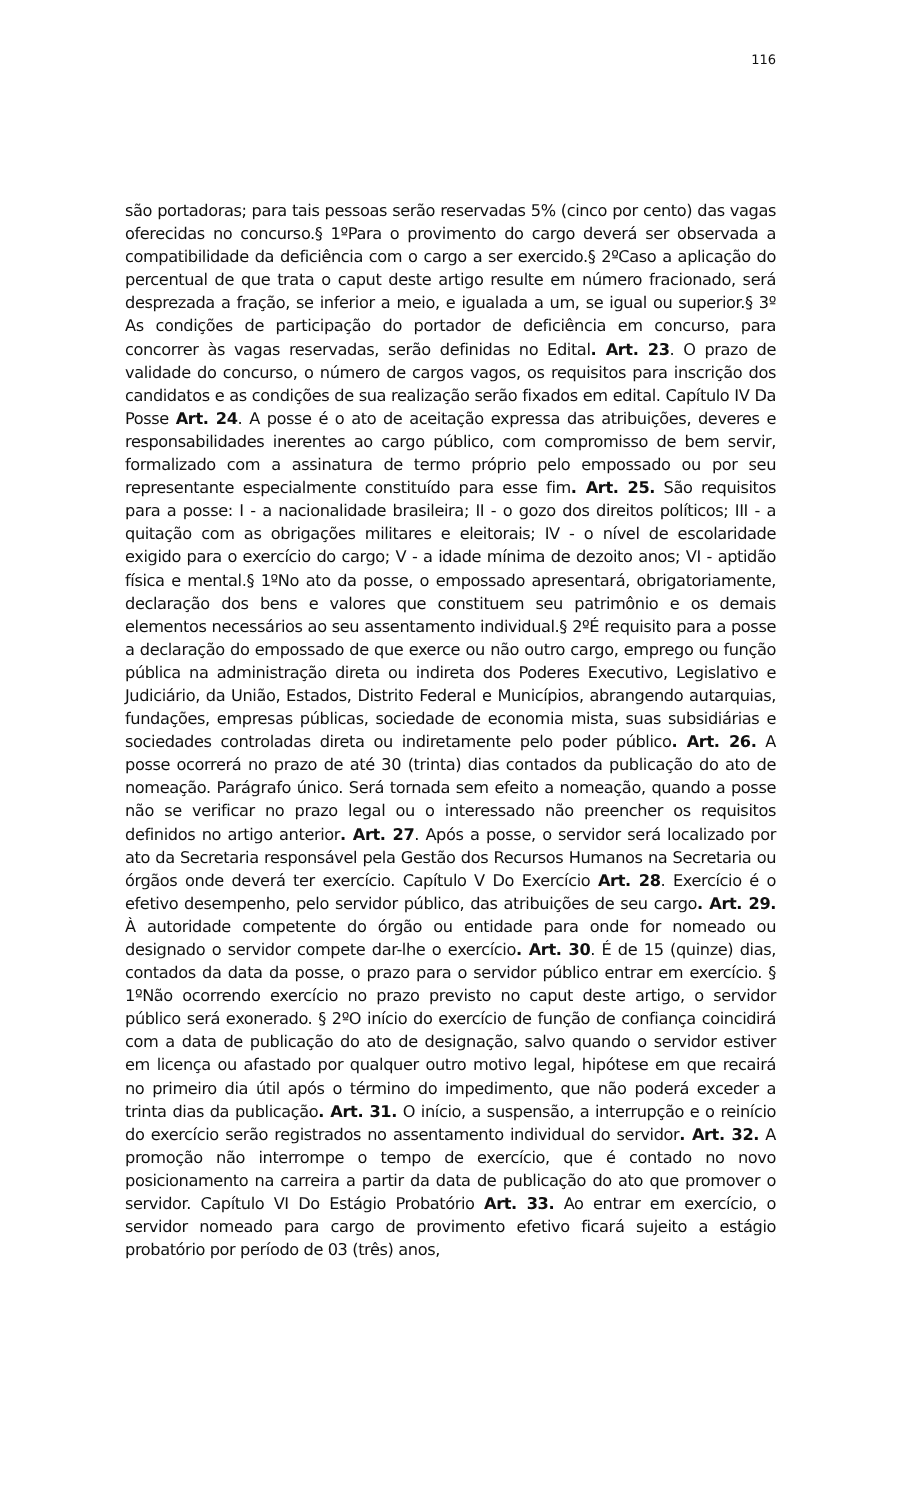116
são portadoras; para tais pessoas serão reservadas 5% (cinco por cento) das vagas oferecidas no concurso.§ 1ºPara o provimento do cargo deverá ser observada a compatibilidade da deficiência com o cargo a ser exercido.§ 2ºCaso a aplicação do percentual de que trata o caput deste artigo resulte em número fracionado, será desprezada a fração, se inferior a meio, e igualada a um, se igual ou superior.§ 3º As condições de participação do portador de deficiência em concurso, para concorrer às vagas reservadas, serão definidas no Edital. Art. 23. O prazo de validade do concurso, o número de cargos vagos, os requisitos para inscrição dos candidatos e as condições de sua realização serão fixados em edital. Capítulo IV Da Posse Art. 24. A posse é o ato de aceitação expressa das atribuições, deveres e responsabilidades inerentes ao cargo público, com compromisso de bem servir, formalizado com a assinatura de termo próprio pelo empossado ou por seu representante especialmente constituído para esse fim. Art. 25. São requisitos para a posse: I - a nacionalidade brasileira; II - o gozo dos direitos políticos; III - a quitação com as obrigações militares e eleitorais; IV - o nível de escolaridade exigido para o exercício do cargo; V - a idade mínima de dezoito anos; VI - aptidão física e mental.§ 1ºNo ato da posse, o empossado apresentará, obrigatoriamente, declaração dos bens e valores que constituem seu patrimônio e os demais elementos necessários ao seu assentamento individual.§ 2ºÉ requisito para a posse a declaração do empossado de que exerce ou não outro cargo, emprego ou função pública na administração direta ou indireta dos Poderes Executivo, Legislativo e Judiciário, da União, Estados, Distrito Federal e Municípios, abrangendo autarquias, fundações, empresas públicas, sociedade de economia mista, suas subsidiárias e sociedades controladas direta ou indiretamente pelo poder público. Art. 26. A posse ocorrerá no prazo de até 30 (trinta) dias contados da publicação do ato de nomeação. Parágrafo único. Será tornada sem efeito a nomeação, quando a posse não se verificar no prazo legal ou o interessado não preencher os requisitos definidos no artigo anterior. Art. 27. Após a posse, o servidor será localizado por ato da Secretaria responsável pela Gestão dos Recursos Humanos na Secretaria ou órgãos onde deverá ter exercício. Capítulo V Do Exercício Art. 28. Exercício é o efetivo desempenho, pelo servidor público, das atribuições de seu cargo. Art. 29. À autoridade competente do órgão ou entidade para onde for nomeado ou designado o servidor compete dar-lhe o exercício. Art. 30. É de 15 (quinze) dias, contados da data da posse, o prazo para o servidor público entrar em exercício. § 1ºNão ocorrendo exercício no prazo previsto no caput deste artigo, o servidor público será exonerado. § 2ºO início do exercício de função de confiança coincidirá com a data de publicação do ato de designação, salvo quando o servidor estiver em licença ou afastado por qualquer outro motivo legal, hipótese em que recairá no primeiro dia útil após o término do impedimento, que não poderá exceder a trinta dias da publicação. Art. 31. O início, a suspensão, a interrupção e o reinício do exercício serão registrados no assentamento individual do servidor. Art. 32. A promoção não interrompe o tempo de exercício, que é contado no novo posicionamento na carreira a partir da data de publicação do ato que promover o servidor. Capítulo VI Do Estágio Probatório Art. 33. Ao entrar em exercício, o servidor nomeado para cargo de provimento efetivo ficará sujeito a estágio probatório por período de 03 (três) anos,